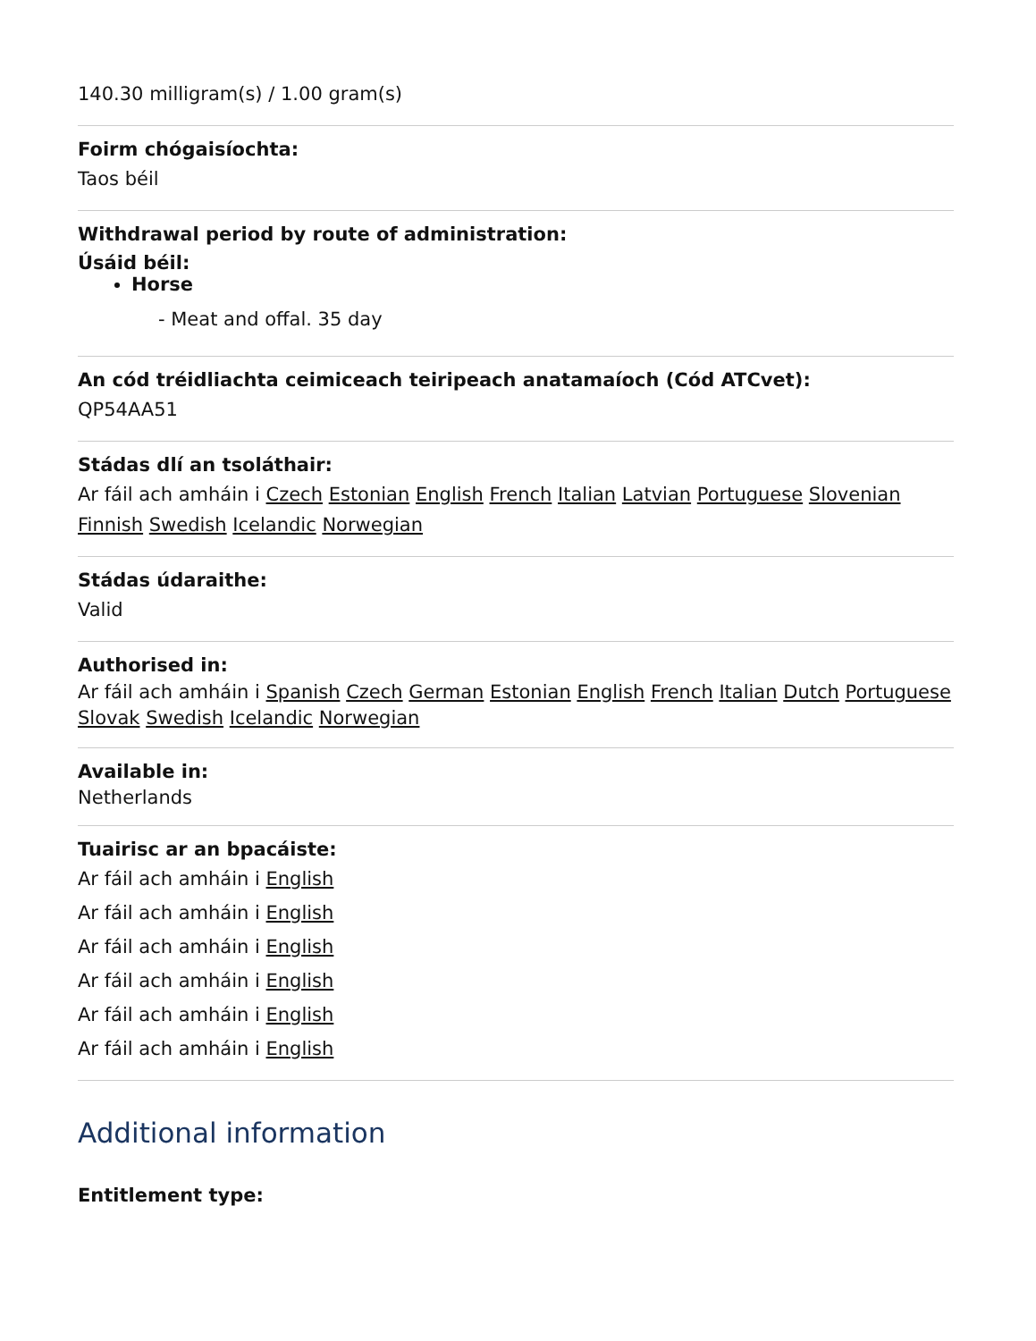140.30 milligram(s) / 1.00 gram(s)
Foirm chógaisíochta:
Taos béil
Withdrawal period by route of administration:
Úsáid béil:
Horse
- Meat and offal. 35 day
An cód tréidliachta ceimiceach teiripeach anatamaíoch (Cód ATCvet):
QP54AA51
Stádas dlí an tsoláthair:
Ar fáil ach amháin i Czech Estonian English French Italian Latvian Portuguese Slovenian Finnish Swedish Icelandic Norwegian
Stádas údaraithe:
Valid
Authorised in:
Ar fáil ach amháin i Spanish Czech German Estonian English French Italian Dutch Portuguese Slovak Swedish Icelandic Norwegian
Available in:
Netherlands
Tuairisc ar an bpacáiste:
Ar fáil ach amháin i English
Ar fáil ach amháin i English
Ar fáil ach amháin i English
Ar fáil ach amháin i English
Ar fáil ach amháin i English
Ar fáil ach amháin i English
Additional information
Entitlement type: